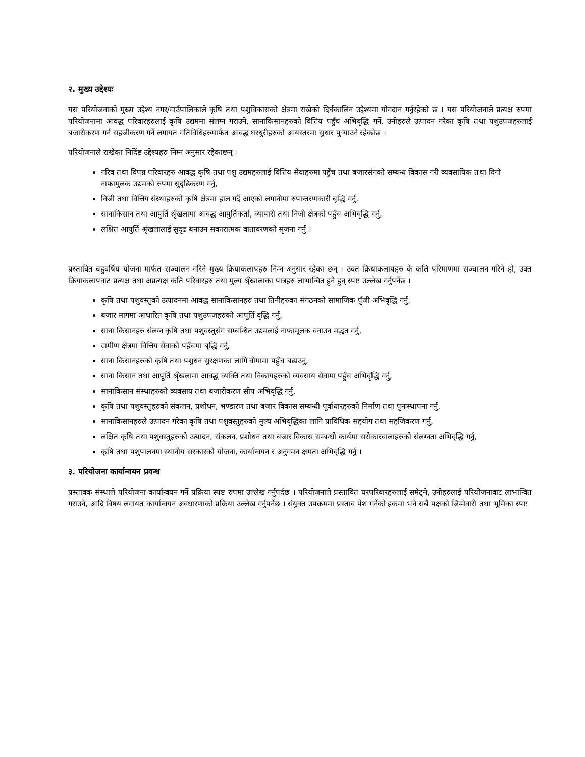२. मुख्य उद्देश्यः
यस परियोजनाको मुख्य उद्देश्य नगर/गाउँपालिकाले कृषि तथा पशुविकासको क्षेत्रमा राखेको दिर्घकालिन उद्देश्यमा योगदान गर्नुरहेको छ । यस परियोजनाले प्रत्यक्ष रुपमा परियोजनामा आवद्ध परिवारहरुलाई कृषि उद्यममा संलग्न गराउने, सानाकिसानहरुको वित्तिय पहुँच अभिवृद्धि गर्ने, उनीहरुले उत्पादन गरेका कृषि तथा पशुउपजहरुलाई बजारीकरण गर्न सहजीकरण गर्ने लगायत गतिविधिहरुमार्फत आवद्ध घरधुरीहरुको आयस्तरमा सुधार पुऱ्याउने रहेकोछ ।
परियोजनाले राखेका निर्दिष्ट उद्देश्यहरु निम्न अनुसार रहेकाछन् ।
गरिव तथा विपन्न परिवारहरु आवद्ध कृषि तथा पशु उद्यमहरुलाई वित्तिय सेवाहरुमा पहुँच तथा बजारसंगको सम्बन्ध विकास गरी व्यवसायिक तथा दिगो नाफामुलक उद्यमको रुपमा सुदृढिकरण गर्नु,
निजी तथा वित्तिय संस्थाहरुको कृषि क्षेत्रमा हाल गर्दै आएको लगानीमा रुपान्तरणकारी बृद्धि गर्नु,
सानाकिसान तथा आपुर्ति श्रृँखलामा आवद्ध आपुर्तिकर्ता, व्यापारी तथा निजी क्षेत्रको पहुँच अभिवृद्धि गर्नु,
लक्षित आपुर्ति श्रृंखलालाई सुदृढ बनाउन सकारात्मक वातावरणको सृजना गर्नु ।
प्रस्तावित बहुवर्षिय योजना मार्फत सञ्चालन गरिने मुख्य क्रियाकलापहरु निम्न अनुसार रहेका छन् । उक्त क्रियाकलापहरु के कति परिमाणमा सञ्चालन गरिने हो, उक्त क्रियाकलापवाट प्रत्यक्ष तथा अप्रत्यक्ष कति परिवारहरु तथा मुल्य श्रृँखालाका पात्रहरु लाभान्वित हुने हुन् स्पष्ट उल्लेख गर्नुपर्नेछ ।
कृषि तथा पशुवस्तुको उत्पादनमा आवद्ध सानाकिसानहरु तथा तिनीहरुका संगठनको सामाजिक पुँजी अभिवृद्धि गर्नु,
बजार मागमा आधारित कृषि तथा पशुउपजहरुको आपूर्ति वृद्धि गर्नु,
साना किसानहरु संलग्न कृषि तथा पशुवस्तुसंग सम्बन्धित उद्यमलाई नाफामूलक वनाउन मद्धत गर्नु,
ग्रामीण क्षेत्रमा वित्तिय सेवाको पहँचमा बृद्धि गर्नु,
साना किसानहरुको कृषि तथा पशुधन सुरक्षणका लागि वीमामा पहुँच बढाउनु,
साना किसान तथा आपूर्ति श्रृँखलामा आवद्ध व्यक्ति तथा निकायहरुको व्यवसाय सेवामा पहुँच अभिवृद्धि गर्नु,
सानाकिसान संस्थाहरुको व्यवसाय तथा बजारीकरण सीप अभिवृद्धि गर्नु,
कृषि तथा पशुवस्तुहरुको संकलन, प्रशोधन, भण्डारण तथा बजार विकास सम्बन्धी पूर्वाधारहरुको निर्माण तथा पुनःस्थापना गर्नु,
सानाकिसानहरुले उत्पादन गरेका कृषि तथा पशुवस्तुहरुको मुल्य अभिवृद्धिका लागि प्राविधिक सहयोग तथा सहजिकरण गर्नु,
लक्षित कृषि तथा पशुवस्तुहरुको उत्पादन, संकलन, प्रशोधन तथा बजार विकास सम्बन्धी कार्यमा सरोकारवालाहरुको संलग्नता अभिवृद्धि गर्नु,
कृषि तथा पशुपालनमा स्थानीय सरकारको योजना, कार्यान्वयन र अनुगमन क्षमता अभिवृद्धि गर्नु ।
३. परियोजना कार्यान्वयन प्रवन्ध
प्रस्तावक संस्थाले परियोजना कार्यान्वयन गर्ने प्रक्रिया स्पष्ट रुपमा उल्लेख गर्नुपर्दछ । परियोजनाले प्रस्तावित घरपरिवारहरुलाई समेट्ने, उनीहरुलाई परियोजनावाट लाभान्वित गराउने, आदि विषय लगायत कार्यान्वयन अवधारणाको प्रक्रिया उल्लेख गर्नुपर्नेछ । संयुक्त उपक्रममा प्रस्ताव पेश गर्नेको हकमा भने सबै पक्षको जिम्मेवारी तथा भूमिका स्पष्ट